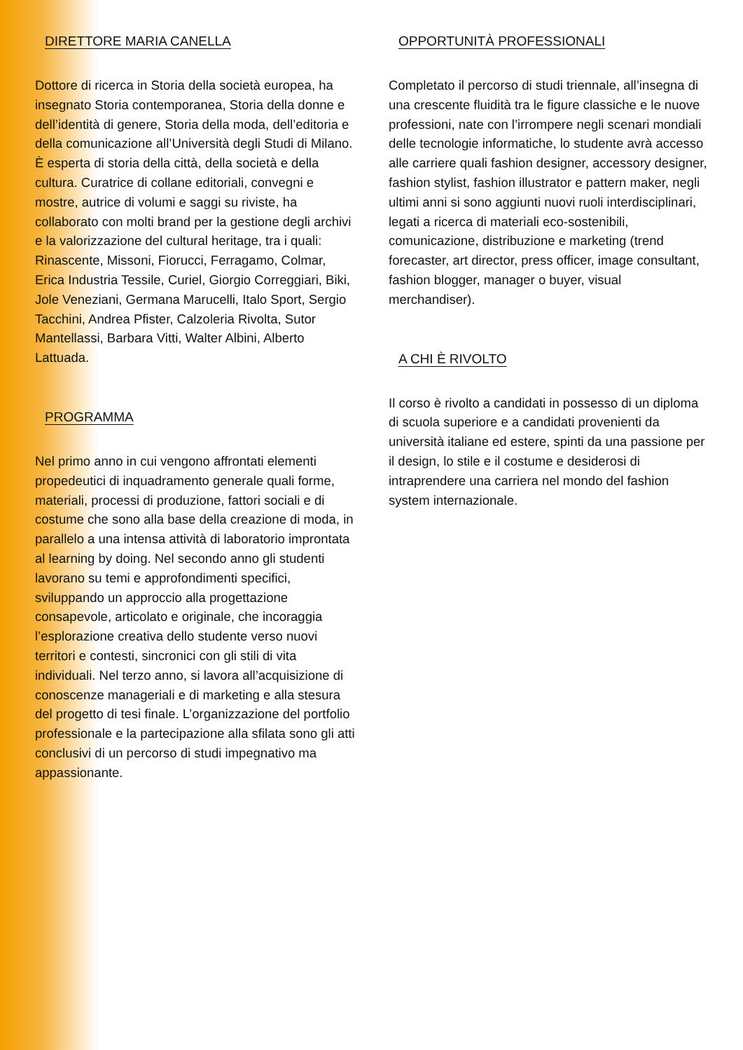DIRETTORE MARIA CANELLA
Dottore di ricerca in Storia della società europea, ha insegnato Storia contemporanea, Storia della donne e dell’identità di genere, Storia della moda, dell’editoria e della comunicazione all’Università degli Studi di Milano. È esperta di storia della città, della società e della cultura. Curatrice di collane editoriali, convegni e mostre, autrice di volumi e saggi su riviste, ha collaborato con molti brand per la gestione degli archivi e la valorizzazione del cultural heritage, tra i quali: Rinascente, Missoni, Fiorucci, Ferragamo, Colmar, Erica Industria Tessile, Curiel, Giorgio Correggiari, Biki, Jole Veneziani, Germana Marucelli, Italo Sport, Sergio Tacchini, Andrea Pfister, Calzoleria Rivolta, Sutor Mantellassi, Barbara Vitti, Walter Albini, Alberto Lattuada.
PROGRAMMA
Nel primo anno in cui vengono affrontati elementi propedeutici di inquadramento generale quali forme, materiali, processi di produzione, fattori sociali e di costume che sono alla base della creazione di moda, in parallelo a una intensa attività di laboratorio improntata al learning by doing. Nel secondo anno gli studenti lavorano su temi e approfondimenti specifici, sviluppando un approccio alla progettazione consapevole, articolato e originale, che incoraggia l’esplorazione creativa dello studente verso nuovi territori e contesti, sincronici con gli stili di vita individuali. Nel terzo anno, si lavora all’acquisizione di conoscenze manageriali e di marketing e alla stesura del progetto di tesi finale. L’organizzazione del portfolio professionale e la partecipazione alla sfilata sono gli atti conclusivi di un percorso di studi impegnativo ma appassionante.
OPPORTUNITÀ PROFESSIONALI
Completato il percorso di studi triennale, all’insegna di una crescente fluidità tra le figure classiche e le nuove professioni, nate con l’irrompere negli scenari mondiali delle tecnologie informatiche, lo studente avrà accesso alle carriere quali fashion designer, accessory designer, fashion stylist, fashion illustrator e pattern maker, negli ultimi anni si sono aggiunti nuovi ruoli interdisciplinari, legati a ricerca di materiali eco-sostenibili, comunicazione, distribuzione e marketing (trend forecaster, art director, press officer, image consultant, fashion blogger, manager o buyer, visual merchandiser).
A CHI È RIVOLTO
Il corso è rivolto a candidati in possesso di un diploma di scuola superiore e a candidati provenienti da università italiane ed estere, spinti da una passione per il design, lo stile e il costume e desiderosi di intraprendere una carriera nel mondo del fashion system internazionale.